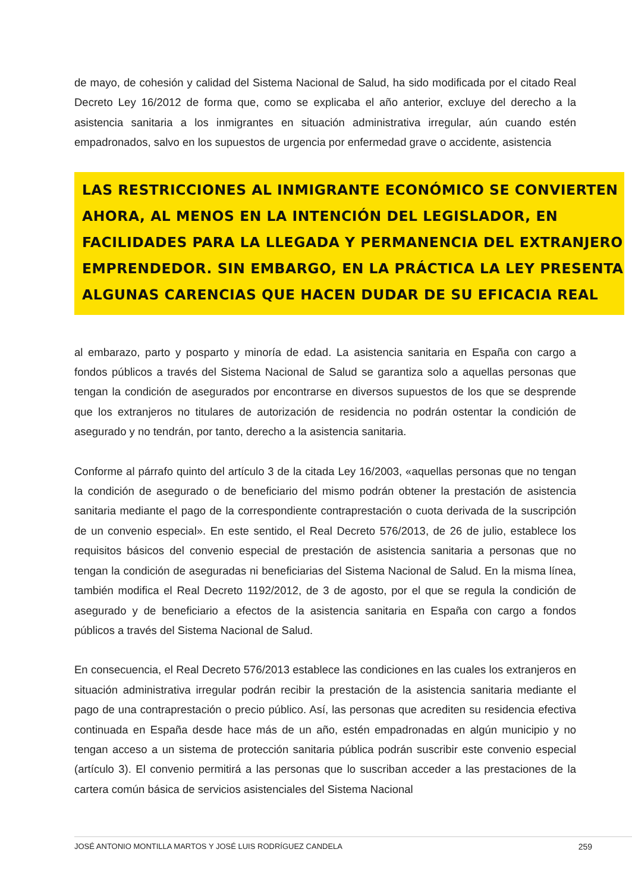de mayo, de cohesión y calidad del Sistema Nacional de Salud, ha sido modificada por el citado Real Decreto Ley 16/2012 de forma que, como se explicaba el año anterior, excluye del derecho a la asistencia sanitaria a los inmigrantes en situación administrativa irregular, aún cuando estén empadronados, salvo en los supuestos de urgencia por enfermedad grave o accidente, asistencia
LAS RESTRICCIONES AL INMIGRANTE ECONÓMICO SE CONVIERTEN AHORA, AL MENOS EN LA INTENCIÓN DEL LEGISLADOR, EN FACILIDADES PARA LA LLEGADA Y PERMANENCIA DEL EXTRANJERO EMPRENDEDOR. SIN EMBARGO, EN LA PRÁCTICA LA LEY PRESENTA ALGUNAS CARENCIAS QUE HACEN DUDAR DE SU EFICACIA REAL
al embarazo, parto y posparto y minoría de edad. La asistencia sanitaria en España con cargo a fondos públicos a través del Sistema Nacional de Salud se garantiza solo a aquellas personas que tengan la condición de asegurados por encontrarse en diversos supuestos de los que se desprende que los extranjeros no titulares de autorización de residencia no podrán ostentar la condición de asegurado y no tendrán, por tanto, derecho a la asistencia sanitaria.
Conforme al párrafo quinto del artículo 3 de la citada Ley 16/2003, «aquellas personas que no tengan la condición de asegurado o de beneficiario del mismo podrán obtener la prestación de asistencia sanitaria mediante el pago de la correspondiente contraprestación o cuota derivada de la suscripción de un convenio especial». En este sentido, el Real Decreto 576/2013, de 26 de julio, establece los requisitos básicos del convenio especial de prestación de asistencia sanitaria a personas que no tengan la condición de aseguradas ni beneficiarias del Sistema Nacional de Salud. En la misma línea, también modifica el Real Decreto 1192/2012, de 3 de agosto, por el que se regula la condición de asegurado y de beneficiario a efectos de la asistencia sanitaria en España con cargo a fondos públicos a través del Sistema Nacional de Salud.
En consecuencia, el Real Decreto 576/2013 establece las condiciones en las cuales los extranjeros en situación administrativa irregular podrán recibir la prestación de la asistencia sanitaria mediante el pago de una contraprestación o precio público. Así, las personas que acrediten su residencia efectiva continuada en España desde hace más de un año, estén empadronadas en algún municipio y no tengan acceso a un sistema de protección sanitaria pública podrán suscribir este convenio especial (artículo 3). El convenio permitirá a las personas que lo suscriban acceder a las prestaciones de la cartera común básica de servicios asistenciales del Sistema Nacional
JOSÉ ANTONIO MONTILLA MARTOS Y JOSÉ LUIS RODRÍGUEZ CANDELA 259